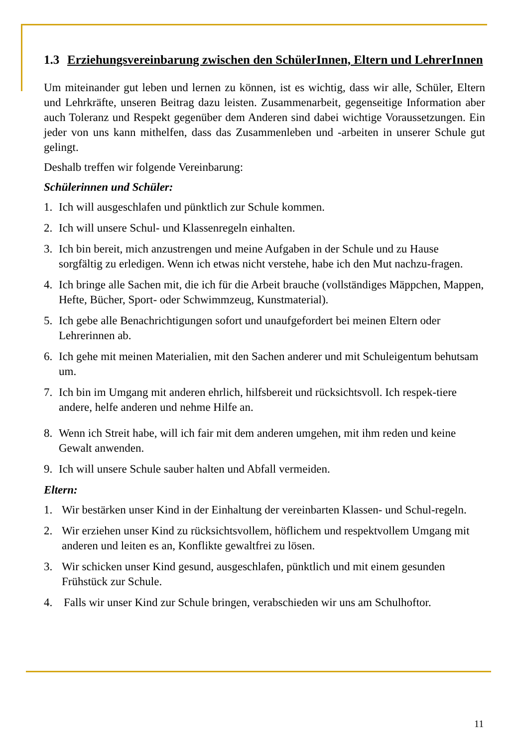1.3 Erziehungsvereinbarung zwischen den SchülerInnen, Eltern und LehrerInnen
Um miteinander gut leben und lernen zu können, ist es wichtig, dass wir alle, Schüler, Eltern und Lehrkräfte, unseren Beitrag dazu leisten. Zusammenarbeit, gegenseitige Information aber auch Toleranz und Respekt gegenüber dem Anderen sind dabei wichtige Voraussetzungen. Ein jeder von uns kann mithelfen, dass das Zusammenleben und -arbeiten in unserer Schule gut gelingt.
Deshalb treffen wir folgende Vereinbarung:
Schülerinnen und Schüler:
1. Ich will ausgeschlafen und pünktlich zur Schule kommen.
2. Ich will unsere Schul- und Klassenregeln einhalten.
3. Ich bin bereit, mich anzustrengen und meine Aufgaben in der Schule und zu Hause sorgfältig zu erledigen. Wenn ich etwas nicht verstehe, habe ich den Mut nachzu-fragen.
4. Ich bringe alle Sachen mit, die ich für die Arbeit brauche (vollständiges Mäppchen, Mappen, Hefte, Bücher, Sport- oder Schwimmzeug, Kunstmaterial).
5. Ich gebe alle Benachrichtigungen sofort und unaufgefordert bei meinen Eltern oder Lehrerinnen ab.
6. Ich gehe mit meinen Materialien, mit den Sachen anderer und mit Schuleigentum behutsam um.
7. Ich bin im Umgang mit anderen ehrlich, hilfsbereit und rücksichtsvoll. Ich respek-tiere andere, helfe anderen und nehme Hilfe an.
8. Wenn ich Streit habe, will ich fair mit dem anderen umgehen, mit ihm reden und keine Gewalt anwenden.
9. Ich will unsere Schule sauber halten und Abfall vermeiden.
Eltern:
1. Wir bestärken unser Kind in der Einhaltung der vereinbarten Klassen- und Schul-regeln.
2. Wir erziehen unser Kind zu rücksichtsvollem, höflichem und respektvollem Umgang mit anderen und leiten es an, Konflikte gewaltfrei zu lösen.
3. Wir schicken unser Kind gesund, ausgeschlafen, pünktlich und mit einem gesunden Frühstück zur Schule.
4. Falls wir unser Kind zur Schule bringen, verabschieden wir uns am Schulhoftor.
11